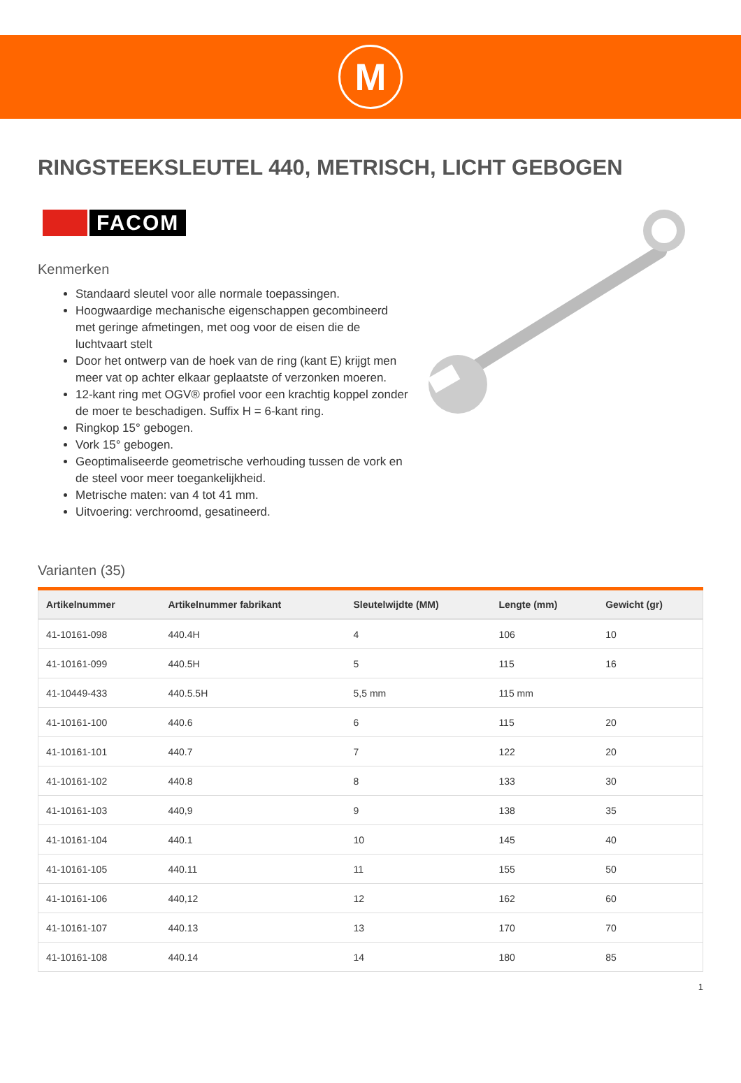M
RINGSTEEKSLEUTEL 440, METRISCH, LICHT GEBOGEN
FACOM
Kenmerken
Standaard sleutel voor alle normale toepassingen.
Hoogwaardige mechanische eigenschappen gecombineerd met geringe afmetingen, met oog voor de eisen die de luchtvaart stelt
Door het ontwerp van de hoek van de ring (kant E) krijgt men meer vat op achter elkaar geplaatste of verzonken moeren.
12-kant ring met OGV® profiel voor een krachtig koppel zonder de moer te beschadigen. Suffix H = 6-kant ring.
Ringkop 15° gebogen.
Vork 15° gebogen.
Geoptimaliseerde geometrische verhouding tussen de vork en de steel voor meer toegankelijkheid.
Metrische maten: van 4 tot 41 mm.
Uitvoering: verchroomd, gesatineerd.
Varianten (35)
| Artikelnummer | Artikelnummer fabrikant | Sleutelwijdte (MM) | Lengte (mm) | Gewicht (gr) |
| --- | --- | --- | --- | --- |
| 41-10161-098 | 440.4H | 4 | 106 | 10 |
| 41-10161-099 | 440.5H | 5 | 115 | 16 |
| 41-10449-433 | 440.5.5H | 5,5 mm | 115 mm | |
| 41-10161-100 | 440.6 | 6 | 115 | 20 |
| 41-10161-101 | 440.7 | 7 | 122 | 20 |
| 41-10161-102 | 440.8 | 8 | 133 | 30 |
| 41-10161-103 | 440,9 | 9 | 138 | 35 |
| 41-10161-104 | 440.1 | 10 | 145 | 40 |
| 41-10161-105 | 440.11 | 11 | 155 | 50 |
| 41-10161-106 | 440,12 | 12 | 162 | 60 |
| 41-10161-107 | 440.13 | 13 | 170 | 70 |
| 41-10161-108 | 440.14 | 14 | 180 | 85 |
1